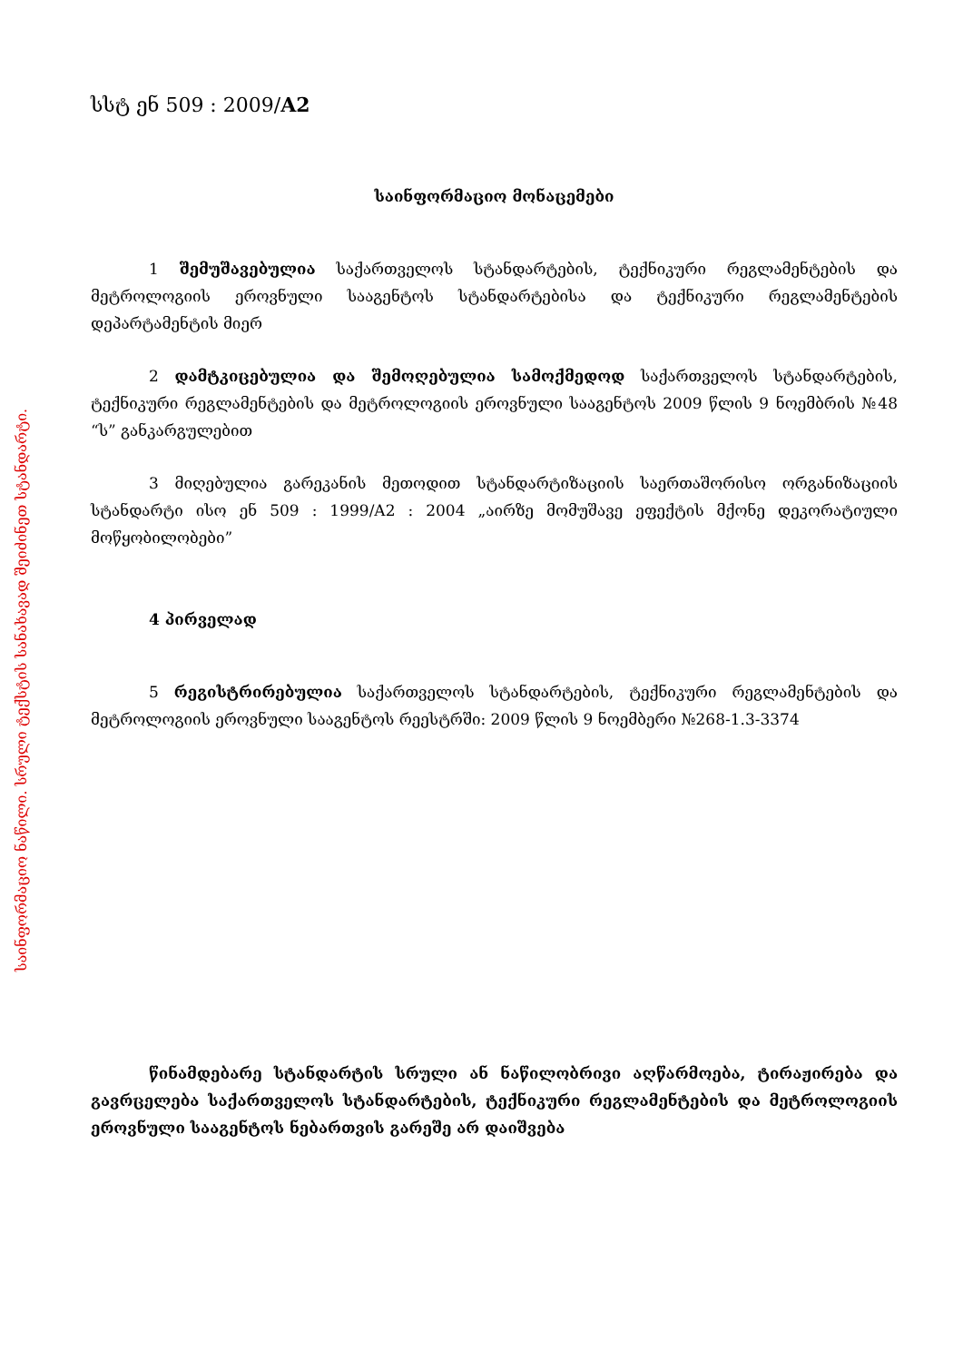საინფორმაციო ნაწილი. სრული ტექსტის სანახავად შეიძინეთ სტანდარტი.
სსტ ენ 509 : 2009/A2
საინფორმაციო მონაცემები
1 შემუშავებულია საქართველოს სტანდარტების, ტექნიკური რეგლამენტების და მეტროლოგიის ეროვნული სააგენტოს სტანდარტებისა და ტექნიკური რეგლამენტების დეპარტამენტის მიერ
2 დამტკიცებულია და შემოღებულია სამოქმედოდ საქართველოს სტანდარტების, ტექნიკური რეგლამენტების და მეტროლოგიის ეროვნული სააგენტოს 2009 წლის 9 ნოემბრის №48 “ს” განკარგულებით
3 მიღებულია გარეკანის მეთოდით სტანდარტიზაციის საერთაშორისო ორგანიზაციის სტანდარტი ისო ენ 509 : 1999/A2 : 2004 „აირზე მომუშავე ეფექტის მქონე დეკორატიული მოწყობილობები”
4 პირველად
5 რეგისტრირებულია საქართველოს სტანდარტების, ტექნიკური რეგლამენტების და მეტროლოგიის ეროვნული სააგენტოს რეესტრში: 2009 წლის 9 ნოემბერი №268-1.3-3374
წინამდებარე სტანდარტის სრული ან ნაწილობრივი აღწარმოება, ტირაჟირება და გავრცელება საქართველოს სტანდარტების, ტექნიკური რეგლამენტების და მეტროლოგიის ეროვნული სააგენტოს ნებართვის გარეშე არ დაიშვება